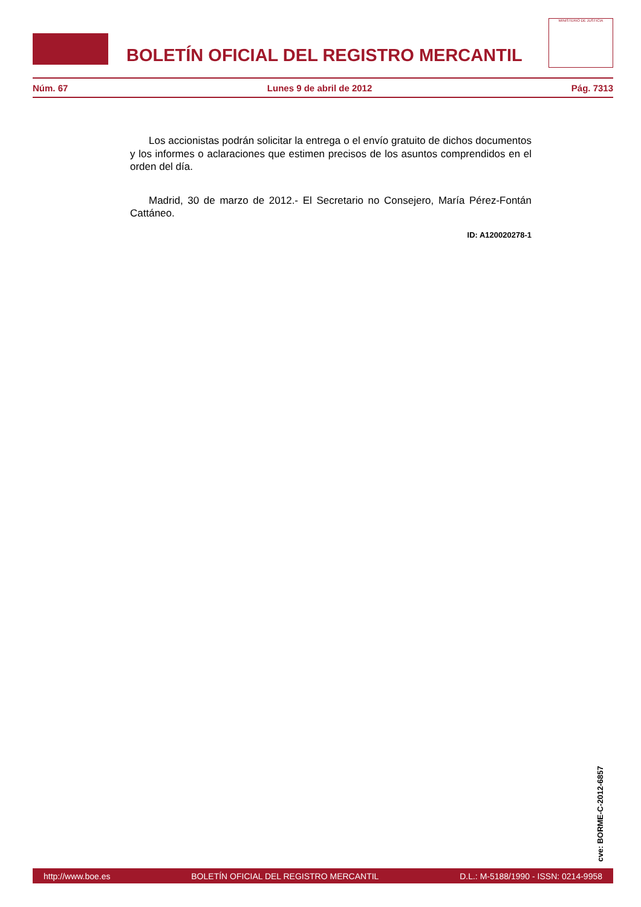BOLETÍN OFICIAL DEL REGISTRO MERCANTIL
MINISTERIO DE JUSTICIA
Núm. 67 Lunes 9 de abril de 2012 Pág. 7313
Los accionistas podrán solicitar la entrega o el envío gratuito de dichos documentos y los informes o aclaraciones que estimen precisos de los asuntos comprendidos en el orden del día.
Madrid, 30 de marzo de 2012.- El Secretario no Consejero, María Pérez-Fontán Cattáneo.
ID: A120020278-1
cve: BORME-C-2012-6857
http://www.boe.es BOLETÍN OFICIAL DEL REGISTRO MERCANTIL D.L.: M-5188/1990 - ISSN: 0214-9958